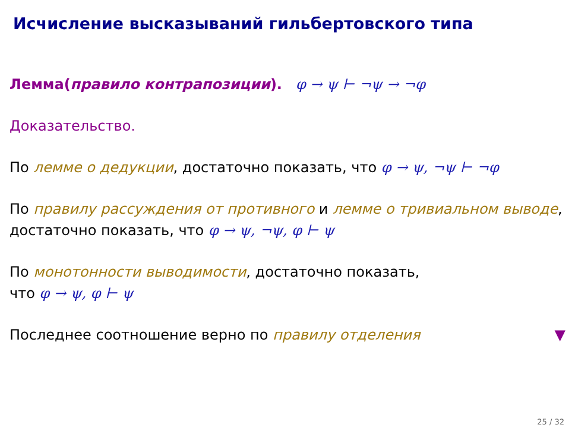Исчисление высказываний гильбертовского типа
Лемма(правило контрапозиции). φ → ψ ⊢ ¬ψ → ¬φ
Доказательство.
По лемме о дедукции, достаточно показать, что φ → ψ, ¬ψ ⊢ ¬φ
По правилу рассуждения от противного и лемме о тривиальном выводе, достаточно показать, что φ → ψ, ¬ψ, φ ⊢ ψ
По монотонности выводимости, достаточно показать,
что φ → ψ, φ ⊢ ψ
Последнее соотношение верно по правилу отделения ▼
25 / 32